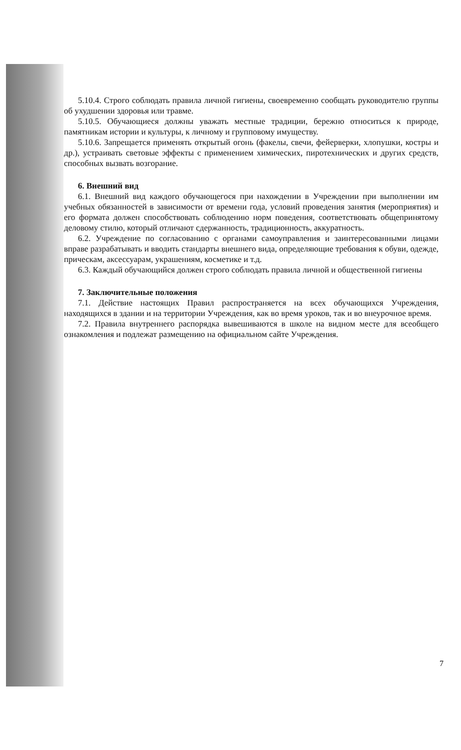5.10.4. Строго соблюдать правила личной гигиены, своевременно сообщать руководителю группы об ухудшении здоровья или травме.
5.10.5. Обучающиеся должны уважать местные традиции, бережно относиться к природе, памятникам истории и культуры, к личному и групповому имуществу.
5.10.6. Запрещается применять открытый огонь (факелы, свечи, фейерверки, хлопушки, костры и др.), устраивать световые эффекты с применением химических, пиротехнических и других средств, способных вызвать возгорание.
6. Внешний вид
6.1. Внешний вид каждого обучающегося при нахождении в Учреждении при выполнении им учебных обязанностей в зависимости от времени года, условий проведения занятия (мероприятия) и его формата должен способствовать соблюдению норм поведения, соответствовать общепринятому деловому стилю, который отличают сдержанность, традиционность, аккуратность.
6.2. Учреждение по согласованию с органами самоуправления и заинтересованными лицами вправе разрабатывать и вводить стандарты внешнего вида, определяющие требования к обуви, одежде, прическам, аксессуарам, украшениям, косметике и т.д.
6.3. Каждый обучающийся должен строго соблюдать правила личной и общественной гигиены
7. Заключительные положения
7.1. Действие настоящих Правил распространяется на всех обучающихся Учреждения, находящихся в здании и на территории Учреждения, как во время уроков, так и во внеурочное время.
7.2. Правила внутреннего распорядка вывешиваются в школе на видном месте для всеобщего ознакомления и подлежат размещению на официальном сайте Учреждения.
7